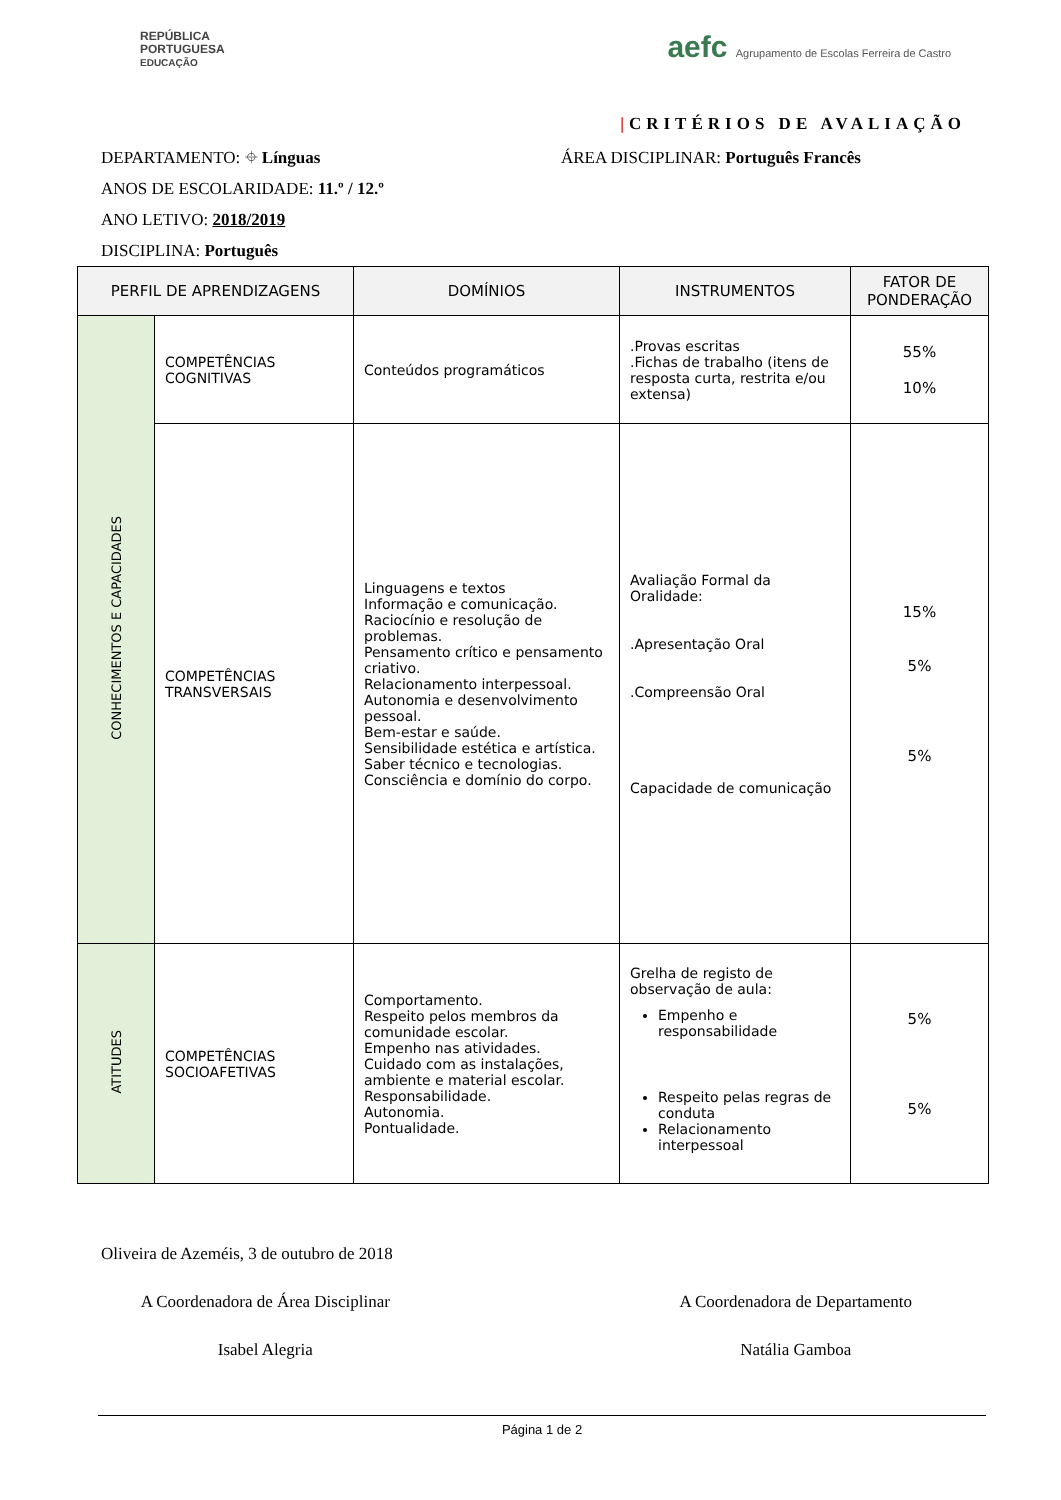REPÚBLICA
PORTUGUESA
EDUCAÇÃO
aefc Agrupamento de Escolas Ferreira de Castro
|CRITÉRIOS DE AVALIAÇÃO
DEPARTAMENTO: ⌖ Línguas ÁREA DISCIPLINAR: Português Francês
ANOS DE ESCOLARIDADE: 11.º / 12.º
ANO LETIVO: 2018/2019
DISCIPLINA: Português
| PERFIL DE APRENDIZAGENS | | DOMÍNIOS | INSTRUMENTOS | FATOR DE PONDERAÇÃO |
| --- | --- | --- | --- | --- |
| CONHECIMENTOS E CAPACIDADES | COMPETÊNCIAS COGNITIVAS | Conteúdos programáticos | .Provas escritas .Fichas de trabalho (itens de resposta curta, restrita e/ou extensa) | 55% 10% |
| | COMPETÊNCIAS TRANSVERSAIS | Linguagens e textos Informação e comunicação. Raciocínio e resolução de problemas. Pensamento crítico e pensamento criativo. Relacionamento interpessoal. Autonomia e desenvolvimento pessoal. Bem-estar e saúde. Sensibilidade estética e artística. Saber técnico e tecnologias. Consciência e domínio do corpo. | Avaliação Formal da Oralidade: .Apresentação Oral .Compreensão Oral Capacidade de comunicação | 15% 5% 5% |
| ATITUDES | COMPETÊNCIAS SOCIOAFETIVAS | Comportamento. Respeito pelos membros da comunidade escolar. Empenho nas atividades. Cuidado com as instalações, ambiente e material escolar. Responsabilidade. Autonomia. Pontualidade. | Grelha de registo de observação de aula: Empenho e responsabilidade Respeito pelas regras de conduta Relacionamento interpessoal | 5% 5% |
Oliveira de Azeméis, 3 de outubro de 2018
A Coordenadora de Área Disciplinar
A Coordenadora de Departamento
Isabel Alegria Natália Gamboa
Página 1 de 2